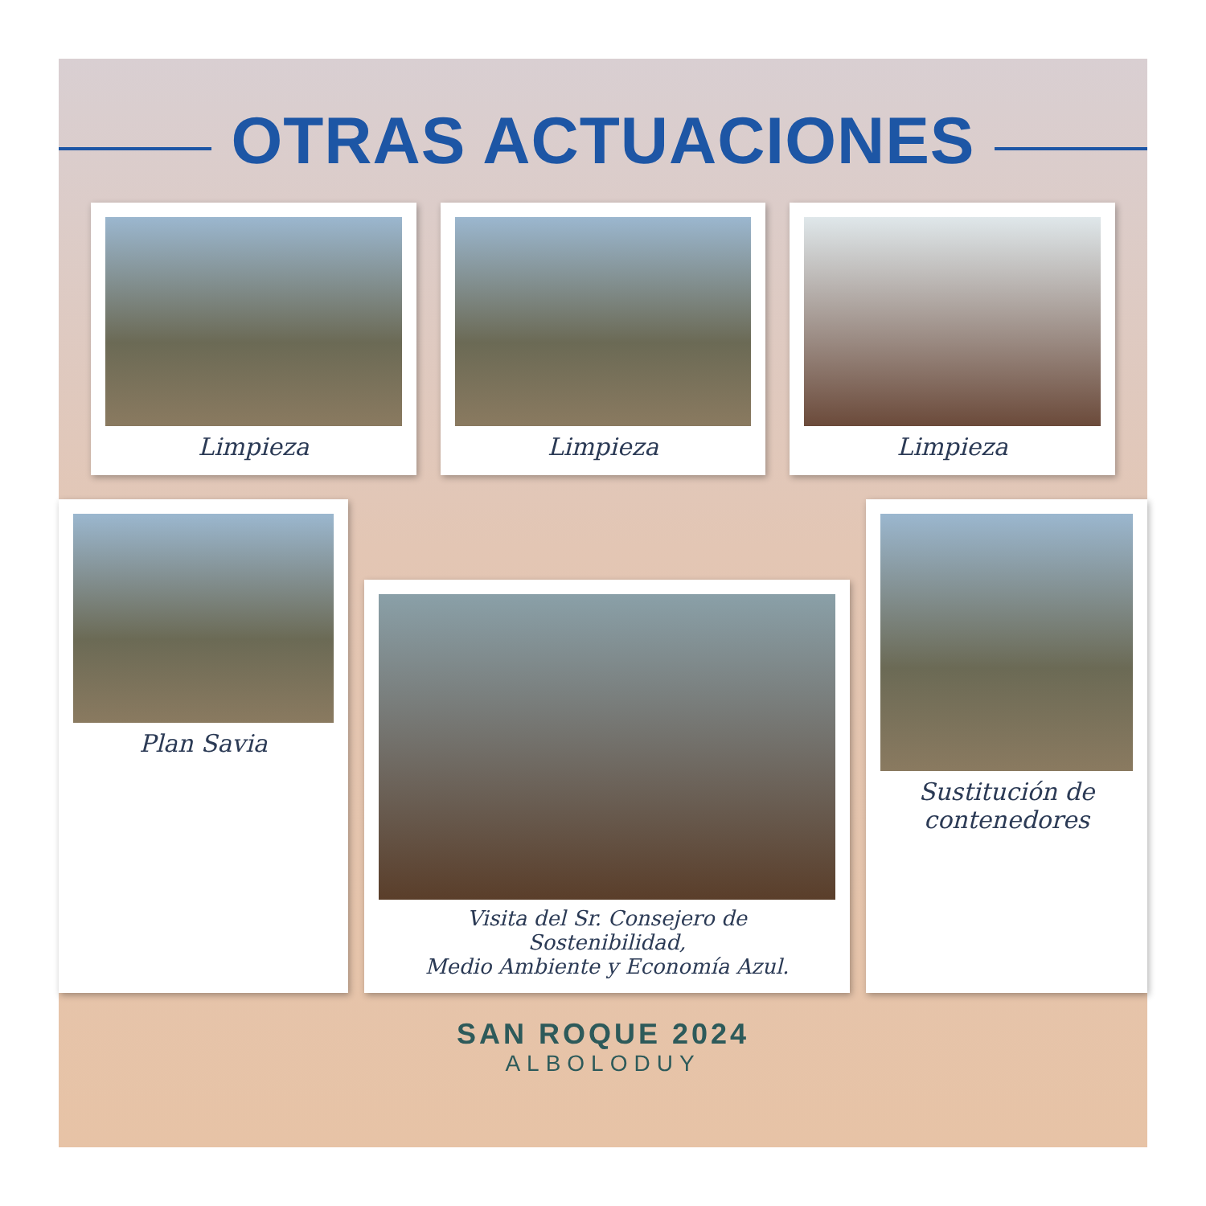OTRAS ACTUACIONES
Limpieza
Limpieza
Limpieza
Plan Savia
Visita del Sr. Consejero de Sostenibilidad,
Medio Ambiente y Economía Azul.
Sustitución de
contenedores
SAN ROQUE 2024
ALBOLODUY